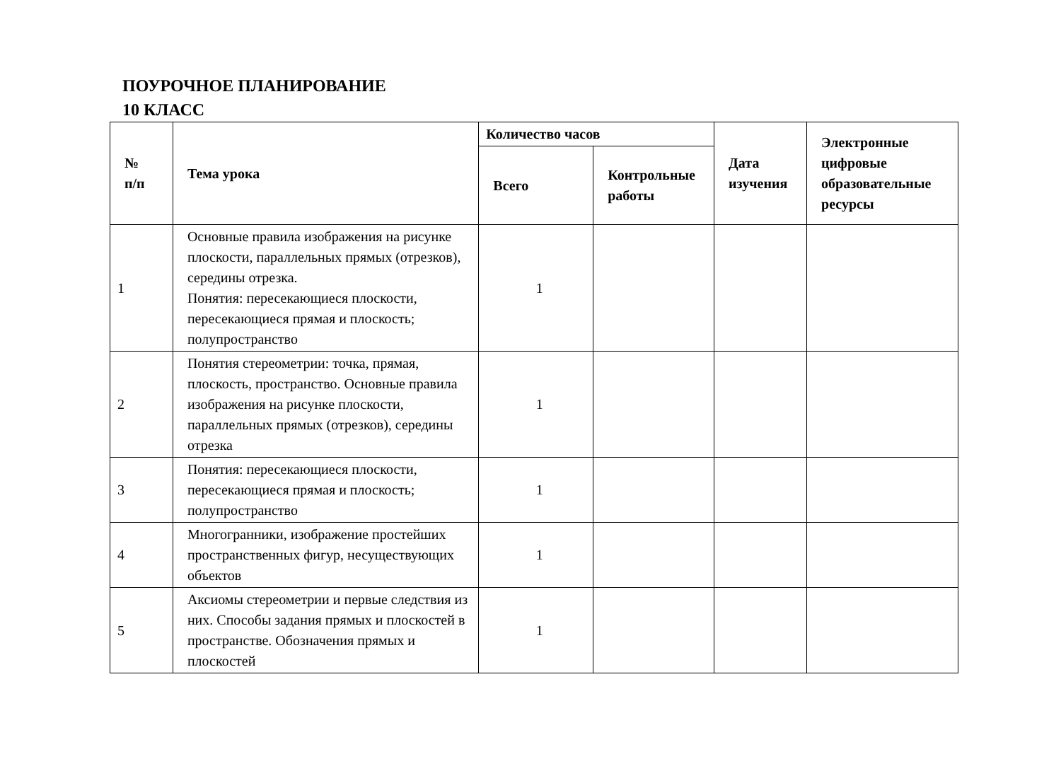ПОУРОЧНОЕ ПЛАНИРОВАНИЕ
10 КЛАСС
| № п/п | Тема урока | Количество часов | | Дата изучения | Электронные цифровые образовательные ресурсы |
| --- | --- | --- | --- | --- | --- |
| | | Всего | Контрольные работы | | |
| 1 | Основные правила изображения на рисунке плоскости, параллельных прямых (отрезков), середины отрезка. Понятия: пересекающиеся плоскости, пересекающиеся прямая и плоскость; полупространство | 1 | | | |
| 2 | Понятия стереометрии: точка, прямая, плоскость, пространство. Основные правила изображения на рисунке плоскости, параллельных прямых (отрезков), середины отрезка | 1 | | | |
| 3 | Понятия: пересекающиеся плоскости, пересекающиеся прямая и плоскость; полупространство | 1 | | | |
| 4 | Многогранники, изображение простейших пространственных фигур, несуществующих объектов | 1 | | | |
| 5 | Аксиомы стереометрии и первые следствия из них. Способы задания прямых и плоскостей в пространстве. Обозначения прямых и плоскостей | 1 | | | |